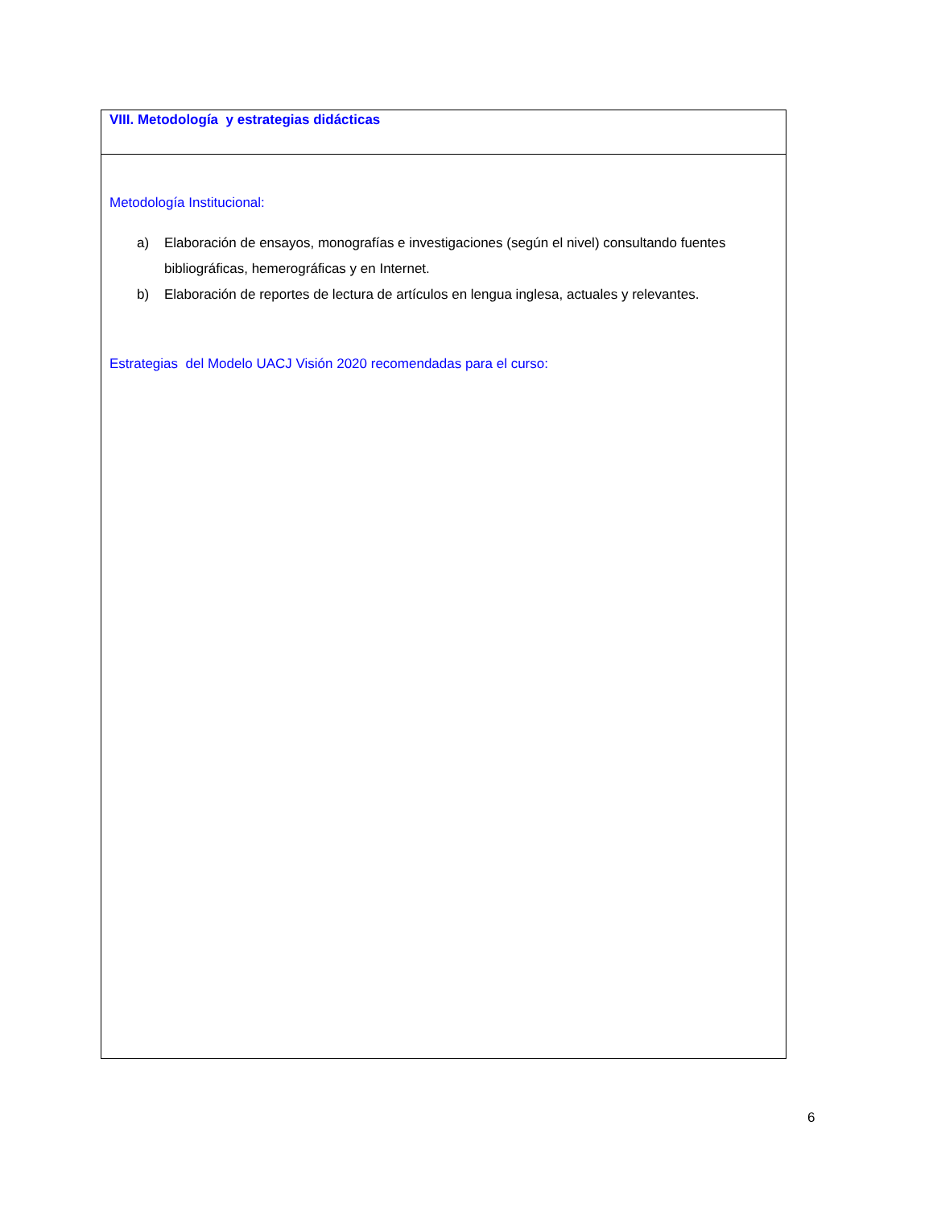| VIII. Metodología y estrategias didácticas |
| Metodología Institucional: a) Elaboración de ensayos, monografías e investigaciones (según el nivel) consultando fuentes bibliográficas, hemerográficas y en Internet. b) Elaboración de reportes de lectura de artículos en lengua inglesa, actuales y relevantes. Estrategias del Modelo UACJ Visión 2020 recomendadas para el curso: |
6